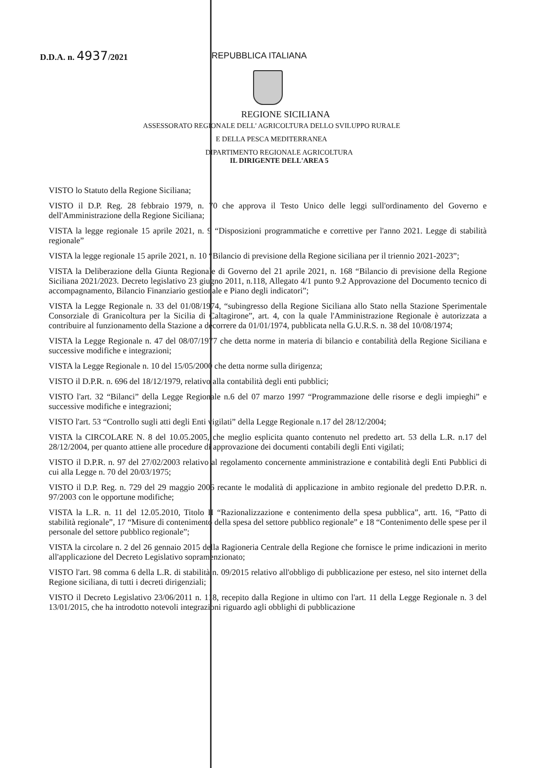D.D.A. n. 4937/2021
REPUBBLICA ITALIANA
REGIONE SICILIANA
ASSESSORATO REGIONALE DELL' AGRICOLTURA DELLO SVILUPPO RURALE
E DELLA PESCA MEDITERRANEA
DIPARTIMENTO REGIONALE AGRICOLTURA
IL DIRIGENTE DELL'AREA 5
VISTO lo Statuto della Regione Siciliana;
VISTO il D.P. Reg. 28 febbraio 1979, n. 70 che approva il Testo Unico delle leggi sull'ordinamento del Governo e dell'Amministrazione della Regione Siciliana;
VISTA la legge regionale 15 aprile 2021, n. 9 “Disposizioni programmatiche e correttive per l'anno 2021. Legge di stabilità regionale”
VISTA la legge regionale 15 aprile 2021, n. 10 “Bilancio di previsione della Regione siciliana per il triennio 2021-2023”;
VISTA la Deliberazione della Giunta Regionale di Governo del 21 aprile 2021, n. 168 “Bilancio di previsione della Regione Siciliana 2021/2023. Decreto legislativo 23 giugno 2011, n.118, Allegato 4/1 punto 9.2 Approvazione del Documento tecnico di accompagnamento, Bilancio Finanziario gestionale e Piano degli indicatori”;
VISTA la Legge Regionale n. 33 del 01/08/1974, “subingresso della Regione Siciliana allo Stato nella Stazione Sperimentale Consorziale di Granicoltura per la Sicilia di Caltagirone”, art. 4, con la quale l'Amministrazione Regionale è autorizzata a contribuire al funzionamento della Stazione a decorrere da 01/01/1974, pubblicata nella G.U.R.S. n. 38 del 10/08/1974;
VISTA la Legge Regionale n. 47 del 08/07/1977 che detta norme in materia di bilancio e contabilità della Regione Siciliana e successive modifiche e integrazioni;
VISTA la Legge Regionale n. 10 del 15/05/2000 che detta norme sulla dirigenza;
VISTO il D.P.R. n. 696 del 18/12/1979, relativo alla contabilità degli enti pubblici;
VISTO l'art. 32 “Bilanci” della Legge Regionale n.6 del 07 marzo 1997 “Programmazione delle risorse e degli impieghi” e successive modifiche e integrazioni;
VISTO l'art. 53 “Controllo sugli atti degli Enti vigilati” della Legge Regionale n.17 del 28/12/2004;
VISTA la CIRCOLARE N. 8 del 10.05.2005, che meglio esplicita quanto contenuto nel predetto art. 53 della L.R. n.17 del 28/12/2004, per quanto attiene alle procedure di approvazione dei documenti contabili degli Enti vigilati;
VISTO il D.P.R. n. 97 del 27/02/2003 relativo al regolamento concernente amministrazione e contabilità degli Enti Pubblici di cui alla Legge n. 70 del 20/03/1975;
VISTO il D.P. Reg. n. 729 del 29 maggio 2006 recante le modalità di applicazione in ambito regionale del predetto D.P.R. n. 97/2003 con le opportune modifiche;
VISTA la L.R. n. 11 del 12.05.2010, Titolo II “Razionalizzazione e contenimento della spesa pubblica”, artt. 16, “Patto di stabilità regionale”, 17 “Misure di contenimento della spesa del settore pubblico regionale” e 18 “Contenimento delle spese per il personale del settore pubblico regionale”;
VISTA la circolare n. 2 del 26 gennaio 2015 della Ragioneria Centrale della Regione che fornisce le prime indicazioni in merito all'applicazione del Decreto Legislativo sopramenzionato;
VISTO l'art. 98 comma 6 della L.R. di stabilità n. 09/2015 relativo all'obbligo di pubblicazione per esteso, nel sito internet della Regione siciliana, di tutti i decreti dirigenziali;
VISTO il Decreto Legislativo 23/06/2011 n. 118, recepito dalla Regione in ultimo con l'art. 11 della Legge Regionale n. 3 del 13/01/2015, che ha introdotto notevoli integrazioni riguardo agli obblighi di pubblicazione